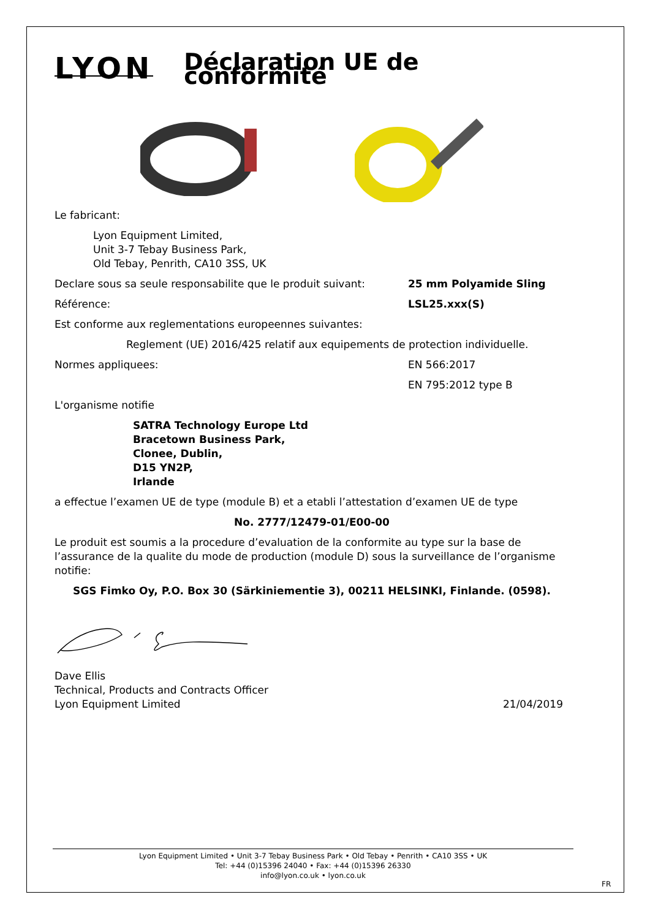LYON
Déclaration UE de conformité
Le fabricant:
Lyon Equipment Limited,
Unit 3-7 Tebay Business Park,
Old Tebay, Penrith, CA10 3SS, UK
Declare sous sa seule responsabilite que le produit suivant:
25 mm Polyamide Sling
Référence: LSL25.xxx(S)
Est conforme aux reglementations europeennes suivantes:
Reglement (UE) 2016/425 relatif aux equipements de protection individuelle.
Normes appliquees: EN 566:2017
EN 795:2012 type B
L'organisme notifie
SATRA Technology Europe Ltd
Bracetown Business Park,
Clonee, Dublin,
D15 YN2P,
Irlande
a effectue l’examen UE de type (module B) et a etabli l’attestation d’examen UE de type
No. 2777/12479-01/E00-00
Le produit est soumis a la procedure d’evaluation de la conformite au type sur la base de l’assurance de la qualite du mode de production (module D) sous la surveillance de l’organisme notifie:
SGS Fimko Oy, P.O. Box 30 (Särkiniementie 3), 00211 HELSINKI, Finlande. (0598).
Dave Ellis
Technical, Products and Contracts Officer
Lyon Equipment Limited
21/04/2019
Lyon Equipment Limited • Unit 3-7 Tebay Business Park • Old Tebay • Penrith • CA10 3SS • UK
Tel: +44 (0)15396 24040 • Fax: +44 (0)15396 26330
info@lyon.co.uk • lyon.co.uk
FR